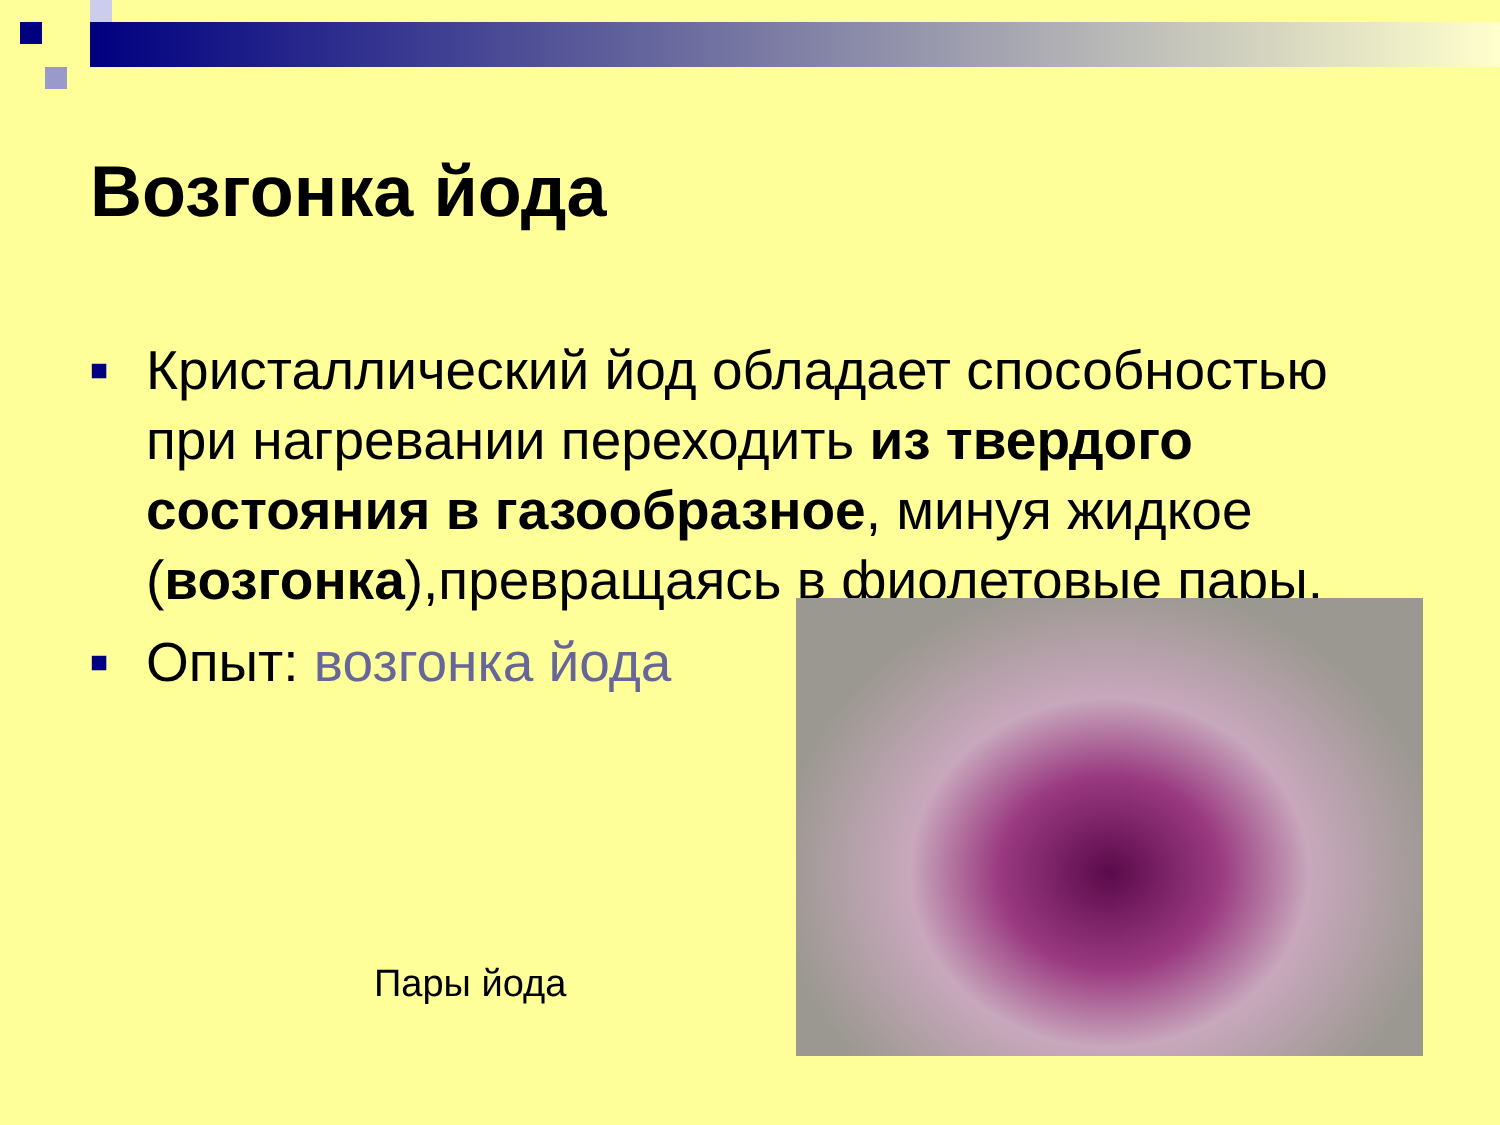Возгонка йода
■
Кристаллический йод обладает способностью при нагревании переходить из твердого состояния в газообразное, минуя жидкое (возгонка),превращаясь в фиолетовые пары.
■
Опыт: возгонка йода
Пары йода